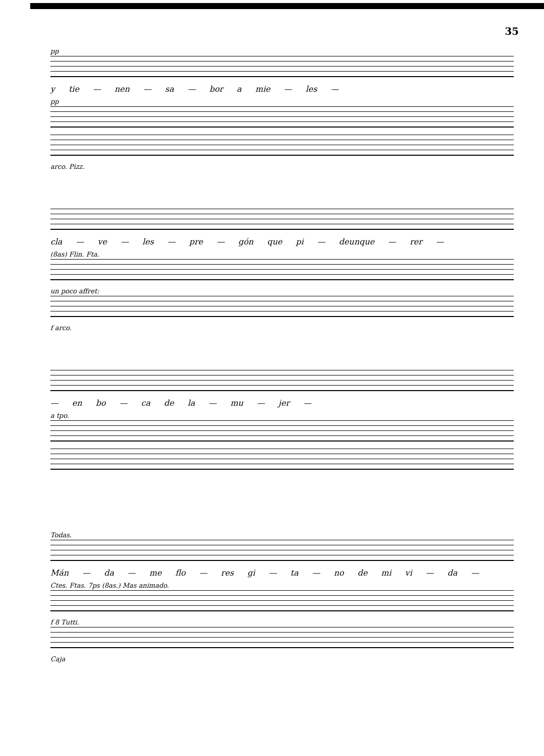35
pp
y tie — nen — sa — bor a mie — les —
pp
arco. Pizz.
cla — ve — les — pre — gón que pi — deunque — rer —
(8as) Flin. Fta.
un poco affret:
f arco.
— en bo — ca de la — mu — jer —
a tpo.
Todas.
Mán — da — me flo — res gi — ta — no de mi vi — da —
Ctes. Ftas. 7ps (8as.) Mas animado.
f 8 Tutti.
Caja